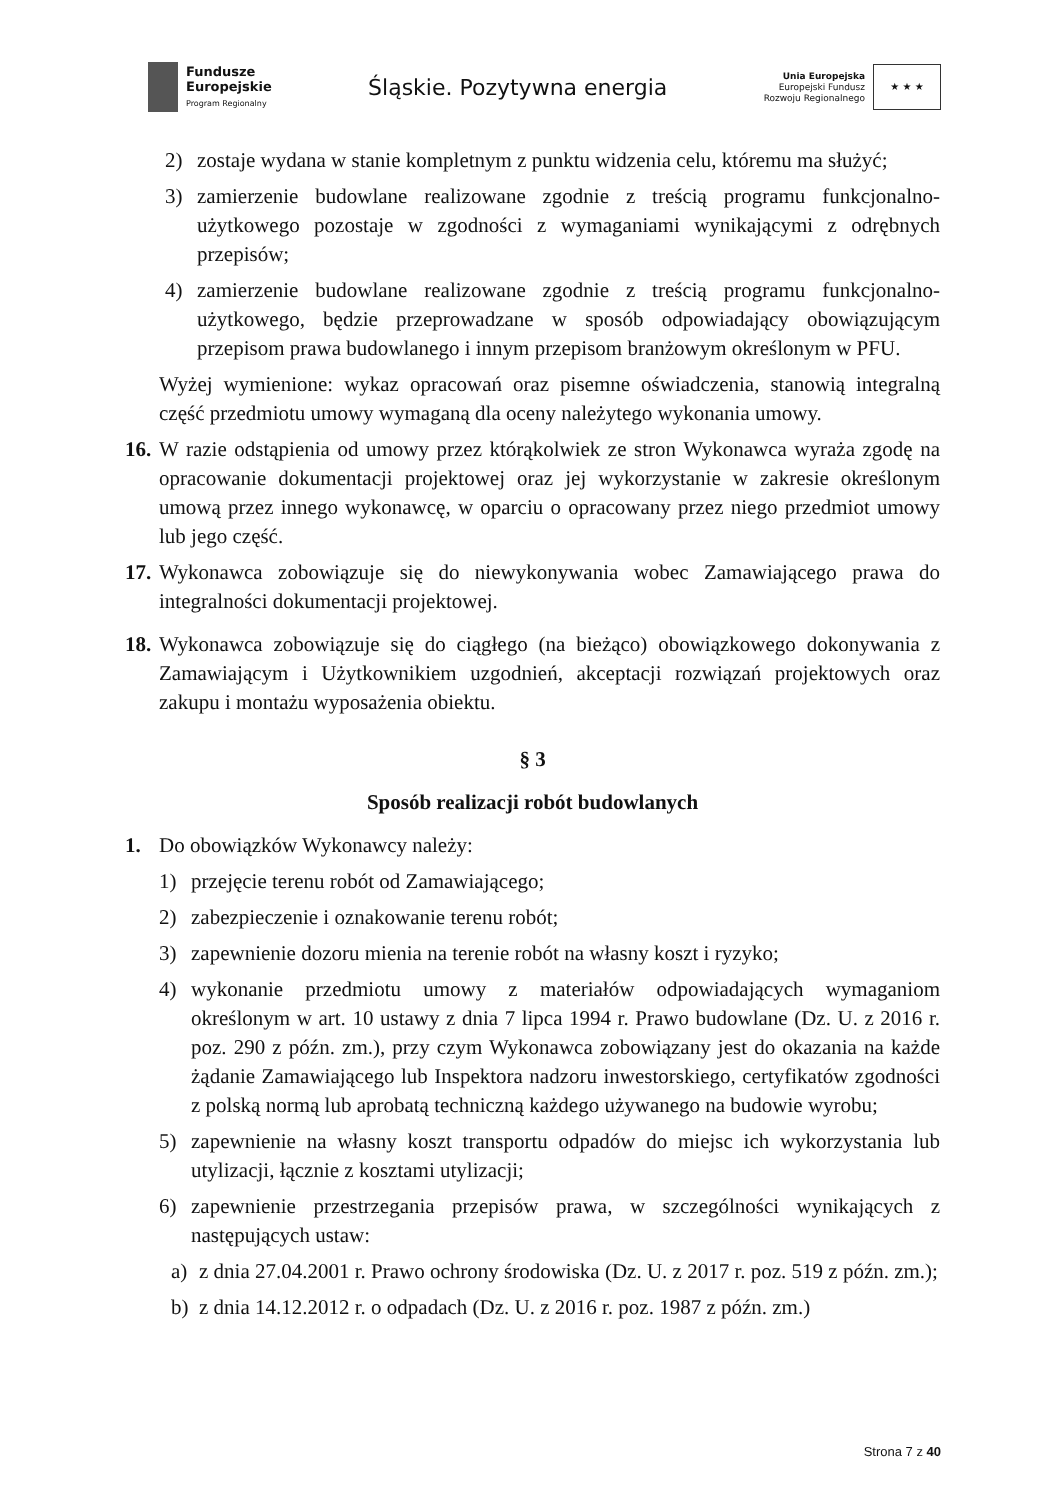Fundusze
Europejskie
Program Regionalny
Śląskie. Pozytywna energia
Unia Europejska
Europejski Fundusz
Rozwoju Regionalnego
★ ★ ★
2) zostaje wydana w stanie kompletnym z punktu widzenia celu, któremu ma służyć;
3) zamierzenie budowlane realizowane zgodnie z treścią programu funkcjonalno-użytkowego pozostaje w zgodności z wymaganiami wynikającymi z odrębnych przepisów;
4) zamierzenie budowlane realizowane zgodnie z treścią programu funkcjonalno-użytkowego, będzie przeprowadzane w sposób odpowiadający obowiązującym przepisom prawa budowlanego i innym przepisom branżowym określonym w PFU.
Wyżej wymienione: wykaz opracowań oraz pisemne oświadczenia, stanowią integralną część przedmiotu umowy wymaganą dla oceny należytego wykonania umowy.
16. W razie odstąpienia od umowy przez którąkolwiek ze stron Wykonawca wyraża zgodę na opracowanie dokumentacji projektowej oraz jej wykorzystanie w zakresie określonym umową przez innego wykonawcę, w oparciu o opracowany przez niego przedmiot umowy lub jego część.
17. Wykonawca zobowiązuje się do niewykonywania wobec Zamawiającego prawa do integralności dokumentacji projektowej.
18. Wykonawca zobowiązuje się do ciągłego (na bieżąco) obowiązkowego dokonywania z Zamawiającym i Użytkownikiem uzgodnień, akceptacji rozwiązań projektowych oraz zakupu i montażu wyposażenia obiektu.
§ 3
Sposób realizacji robót budowlanych
1. Do obowiązków Wykonawcy należy:
1) przejęcie terenu robót od Zamawiającego;
2) zabezpieczenie i oznakowanie terenu robót;
3) zapewnienie dozoru mienia na terenie robót na własny koszt i ryzyko;
4) wykonanie przedmiotu umowy z materiałów odpowiadających wymaganiom określonym w art. 10 ustawy z dnia 7 lipca 1994 r. Prawo budowlane (Dz. U. z 2016 r. poz. 290 z późn. zm.), przy czym Wykonawca zobowiązany jest do okazania na każde żądanie Zamawiającego lub Inspektora nadzoru inwestorskiego, certyfikatów zgodności z polską normą lub aprobatą techniczną każdego używanego na budowie wyrobu;
5) zapewnienie na własny koszt transportu odpadów do miejsc ich wykorzystania lub utylizacji, łącznie z kosztami utylizacji;
6) zapewnienie przestrzegania przepisów prawa, w szczególności wynikających z następujących ustaw:
a) z dnia 27.04.2001 r. Prawo ochrony środowiska (Dz. U. z 2017 r. poz. 519 z późn. zm.);
b) z dnia 14.12.2012 r. o odpadach (Dz. U. z 2016 r. poz. 1987 z późn. zm.)
Strona 7 z 40